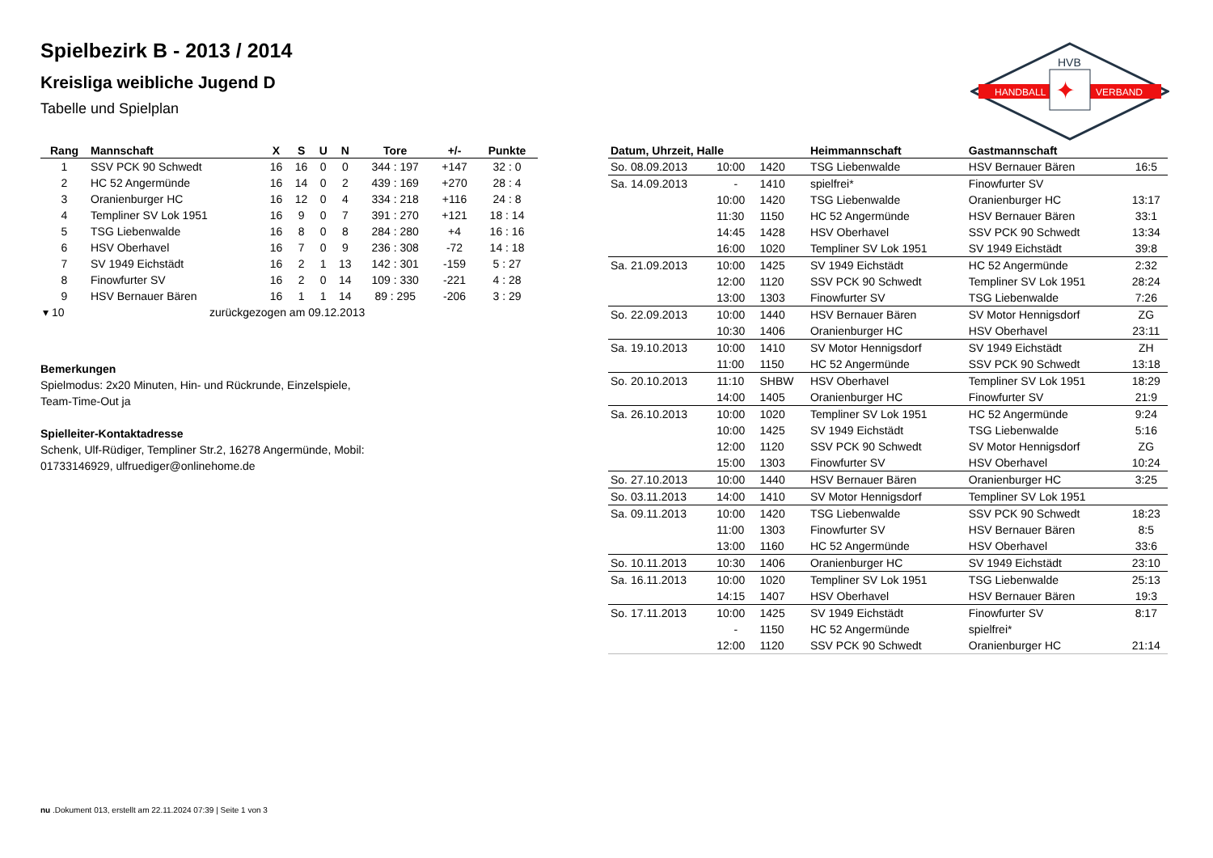Spielbezirk B - 2013 / 2014
Kreisliga weibliche Jugend D
Tabelle und Spielplan
HANDBALL
VERBAND
HVB
✦
| Rang | Mannschaft | X | S | U | N | Tore | +/- | Punkte |
| --- | --- | --- | --- | --- | --- | --- | --- | --- |
| 1 | SSV PCK 90 Schwedt | 16 | 16 | 0 | 0 | 344 : 197 | +147 | 32 : 0 |
| 2 | HC 52 Angermünde | 16 | 14 | 0 | 2 | 439 : 169 | +270 | 28 : 4 |
| 3 | Oranienburger HC | 16 | 12 | 0 | 4 | 334 : 218 | +116 | 24 : 8 |
| 4 | Templiner SV Lok 1951 | 16 | 9 | 0 | 7 | 391 : 270 | +121 | 18 : 14 |
| 5 | TSG Liebenwalde | 16 | 8 | 0 | 8 | 284 : 280 | +4 | 16 : 16 |
| 6 | HSV Oberhavel | 16 | 7 | 0 | 9 | 236 : 308 | -72 | 14 : 18 |
| 7 | SV 1949 Eichstädt | 16 | 2 | 1 | 13 | 142 : 301 | -159 | 5 : 27 |
| 8 | Finowfurter SV | 16 | 2 | 0 | 14 | 109 : 330 | -221 | 4 : 28 |
| 9 | HSV Bernauer Bären | 16 | 1 | 1 | 14 | 89 : 295 | -206 | 3 : 29 |
| ▾ 10 | zurückgezogen am 09.12.2013 | | | | | | | |
Bemerkungen
Spielmodus: 2x20 Minuten, Hin- und Rückrunde, Einzelspiele,
Team-Time-Out ja
Spielleiter-Kontaktadresse
Schenk, Ulf-Rüdiger, Templiner Str.2, 16278 Angermünde, Mobil:
01733146929, ulfruediger@onlinehome.de
| Datum, Uhrzeit, Halle | | | Heimmannschaft | Gastmannschaft | |
| --- | --- | --- | --- | --- | --- |
| So. 08.09.2013 | 10:00 | 1420 | TSG Liebenwalde | HSV Bernauer Bären | 16:5 |
| Sa. 14.09.2013 | - | 1410 | spielfrei* | Finowfurter SV | |
| | 10:00 | 1420 | TSG Liebenwalde | Oranienburger HC | 13:17 |
| | 11:30 | 1150 | HC 52 Angermünde | HSV Bernauer Bären | 33:1 |
| | 14:45 | 1428 | HSV Oberhavel | SSV PCK 90 Schwedt | 13:34 |
| | 16:00 | 1020 | Templiner SV Lok 1951 | SV 1949 Eichstädt | 39:8 |
| Sa. 21.09.2013 | 10:00 | 1425 | SV 1949 Eichstädt | HC 52 Angermünde | 2:32 |
| | 12:00 | 1120 | SSV PCK 90 Schwedt | Templiner SV Lok 1951 | 28:24 |
| | 13:00 | 1303 | Finowfurter SV | TSG Liebenwalde | 7:26 |
| So. 22.09.2013 | 10:00 | 1440 | HSV Bernauer Bären | SV Motor Hennigsdorf | ZG |
| | 10:30 | 1406 | Oranienburger HC | HSV Oberhavel | 23:11 |
| Sa. 19.10.2013 | 10:00 | 1410 | SV Motor Hennigsdorf | SV 1949 Eichstädt | ZH |
| | 11:00 | 1150 | HC 52 Angermünde | SSV PCK 90 Schwedt | 13:18 |
| So. 20.10.2013 | 11:10 | SHBW | HSV Oberhavel | Templiner SV Lok 1951 | 18:29 |
| | 14:00 | 1405 | Oranienburger HC | Finowfurter SV | 21:9 |
| Sa. 26.10.2013 | 10:00 | 1020 | Templiner SV Lok 1951 | HC 52 Angermünde | 9:24 |
| | 10:00 | 1425 | SV 1949 Eichstädt | TSG Liebenwalde | 5:16 |
| | 12:00 | 1120 | SSV PCK 90 Schwedt | SV Motor Hennigsdorf | ZG |
| | 15:00 | 1303 | Finowfurter SV | HSV Oberhavel | 10:24 |
| So. 27.10.2013 | 10:00 | 1440 | HSV Bernauer Bären | Oranienburger HC | 3:25 |
| So. 03.11.2013 | 14:00 | 1410 | SV Motor Hennigsdorf | Templiner SV Lok 1951 | |
| Sa. 09.11.2013 | 10:00 | 1420 | TSG Liebenwalde | SSV PCK 90 Schwedt | 18:23 |
| | 11:00 | 1303 | Finowfurter SV | HSV Bernauer Bären | 8:5 |
| | 13:00 | 1160 | HC 52 Angermünde | HSV Oberhavel | 33:6 |
| So. 10.11.2013 | 10:30 | 1406 | Oranienburger HC | SV 1949 Eichstädt | 23:10 |
| Sa. 16.11.2013 | 10:00 | 1020 | Templiner SV Lok 1951 | TSG Liebenwalde | 25:13 |
| | 14:15 | 1407 | HSV Oberhavel | HSV Bernauer Bären | 19:3 |
| So. 17.11.2013 | 10:00 | 1425 | SV 1949 Eichstädt | Finowfurter SV | 8:17 |
| | - | 1150 | HC 52 Angermünde | spielfrei* | |
| | 12:00 | 1120 | SSV PCK 90 Schwedt | Oranienburger HC | 21:14 |
nu .Dokument 013, erstellt am 22.11.2024 07:39 | Seite 1 von 3